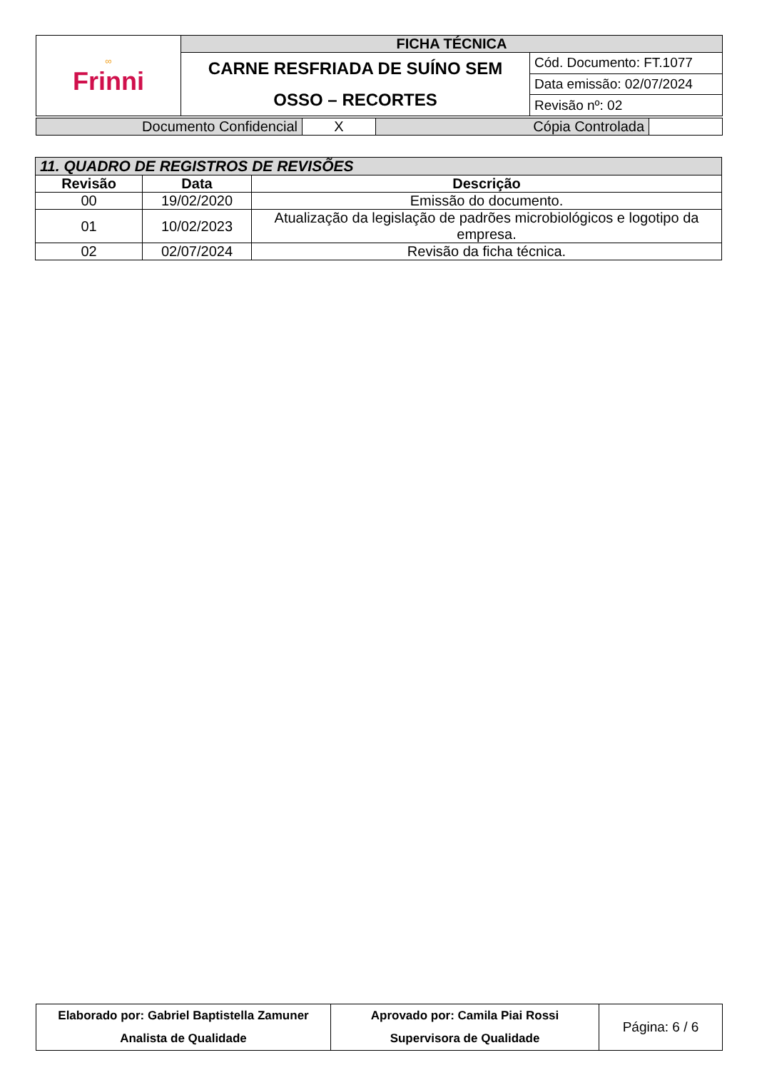| ∞ Frinni | FICHA TÉCNICA | |
| | CARNE RESFRIADA DE SUÍNO SEM OSSO – RECORTES | Cód. Documento: FT.1077 |
| | | Data emissão: 02/07/2024 |
| | | Revisão nº: 02 |
| Documento Confidencial | X | Cópia Controlada | |
| 11. QUADRO DE REGISTROS DE REVISÕES | | |
| Revisão | Data | Descrição |
| 00 | 19/02/2020 | Emissão do documento. |
| 01 | 10/02/2023 | Atualização da legislação de padrões microbiológicos e logotipo da empresa. |
| 02 | 02/07/2024 | Revisão da ficha técnica. |
| Elaborado por: Gabriel Baptistella Zamuner Analista de Qualidade | Aprovado por: Camila Piai Rossi Supervisora de Qualidade | Página: 6 / 6 |